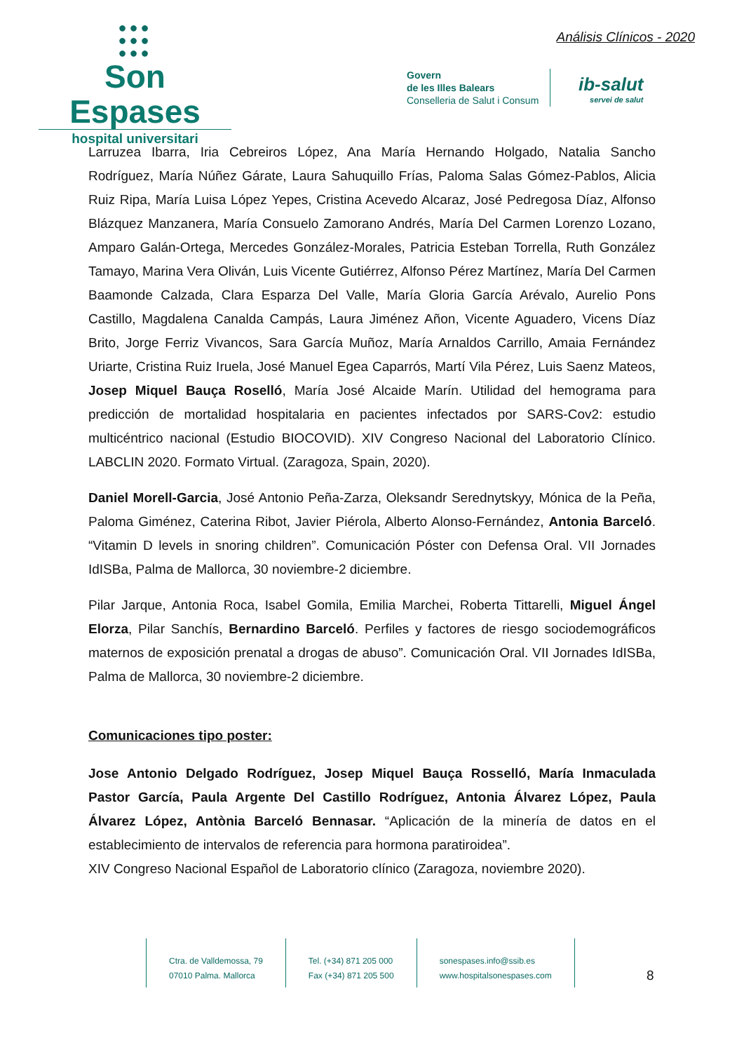●●●
●●●
●●●
Son Espases
hospital universitari
Análisis Clínicos - 2020
Govern
de les Illes Balears
Conselleria de Salut i Consum
ib-salut
servei de salut
Larruzea Ibarra, Iria Cebreiros López, Ana María Hernando Holgado, Natalia Sancho Rodríguez, María Núñez Gárate, Laura Sahuquillo Frías, Paloma Salas Gómez-Pablos, Alicia Ruiz Ripa, María Luisa López Yepes, Cristina Acevedo Alcaraz, José Pedregosa Díaz, Alfonso Blázquez Manzanera, María Consuelo Zamorano Andrés, María Del Carmen Lorenzo Lozano, Amparo Galán-Ortega, Mercedes González-Morales, Patricia Esteban Torrella, Ruth González Tamayo, Marina Vera Oliván, Luis Vicente Gutiérrez, Alfonso Pérez Martínez, María Del Carmen Baamonde Calzada, Clara Esparza Del Valle, María Gloria García Arévalo, Aurelio Pons Castillo, Magdalena Canalda Campás, Laura Jiménez Añon, Vicente Aguadero, Vicens Díaz Brito, Jorge Ferriz Vivancos, Sara García Muñoz, María Arnaldos Carrillo, Amaia Fernández Uriarte, Cristina Ruiz Iruela, José Manuel Egea Caparrós, Martí Vila Pérez, Luis Saenz Mateos, Josep Miquel Bauça Roselló, María José Alcaide Marín. Utilidad del hemograma para predicción de mortalidad hospitalaria en pacientes infectados por SARS-Cov2: estudio multicéntrico nacional (Estudio BIOCOVID). XIV Congreso Nacional del Laboratorio Clínico. LABCLIN 2020. Formato Virtual. (Zaragoza, Spain, 2020).
Daniel Morell-Garcia, José Antonio Peña-Zarza, Oleksandr Serednytskyy, Mónica de la Peña, Paloma Giménez, Caterina Ribot, Javier Piérola, Alberto Alonso-Fernández, Antonia Barceló. “Vitamin D levels in snoring children”. Comunicación Póster con Defensa Oral. VII Jornades IdISBa, Palma de Mallorca, 30 noviembre-2 diciembre.
Pilar Jarque, Antonia Roca, Isabel Gomila, Emilia Marchei, Roberta Tittarelli, Miguel Ángel Elorza, Pilar Sanchís, Bernardino Barceló. Perfiles y factores de riesgo sociodemográficos maternos de exposición prenatal a drogas de abuso”. Comunicación Oral. VII Jornades IdISBa, Palma de Mallorca, 30 noviembre-2 diciembre.
Comunicaciones tipo poster:
Jose Antonio Delgado Rodríguez, Josep Miquel Bauça Rosselló, María Inmaculada Pastor García, Paula Argente Del Castillo Rodríguez, Antonia Álvarez López, Paula Álvarez López, Antònia Barceló Bennasar. “Aplicación de la minería de datos en el establecimiento de intervalos de referencia para hormona paratiroidea”.
XIV Congreso Nacional Español de Laboratorio clínico (Zaragoza, noviembre 2020).
Ctra. de Valldemossa, 79
07010 Palma. Mallorca
Tel. (+34) 871 205 000
Fax (+34) 871 205 500
sonespases.info@ssib.es
www.hospitalsonespases.com
8